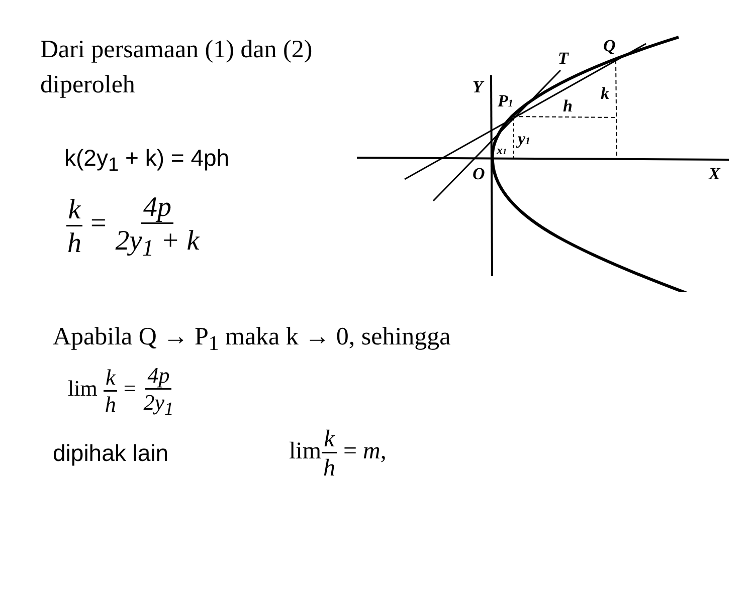Q
T
Y
P1
h
k
y1
x1
O
X
Dari persamaan (1) dan (2) diperoleh
k(2y<sub>1</sub> + k) = 4ph
k h = 4p 2y<sub>1</sub> + k
Apabila Q → P<sub>1</sub> maka k → 0, sehingga
lim k h = 4p 2y<sub>1</sub>
dipihak lain limk h = m,